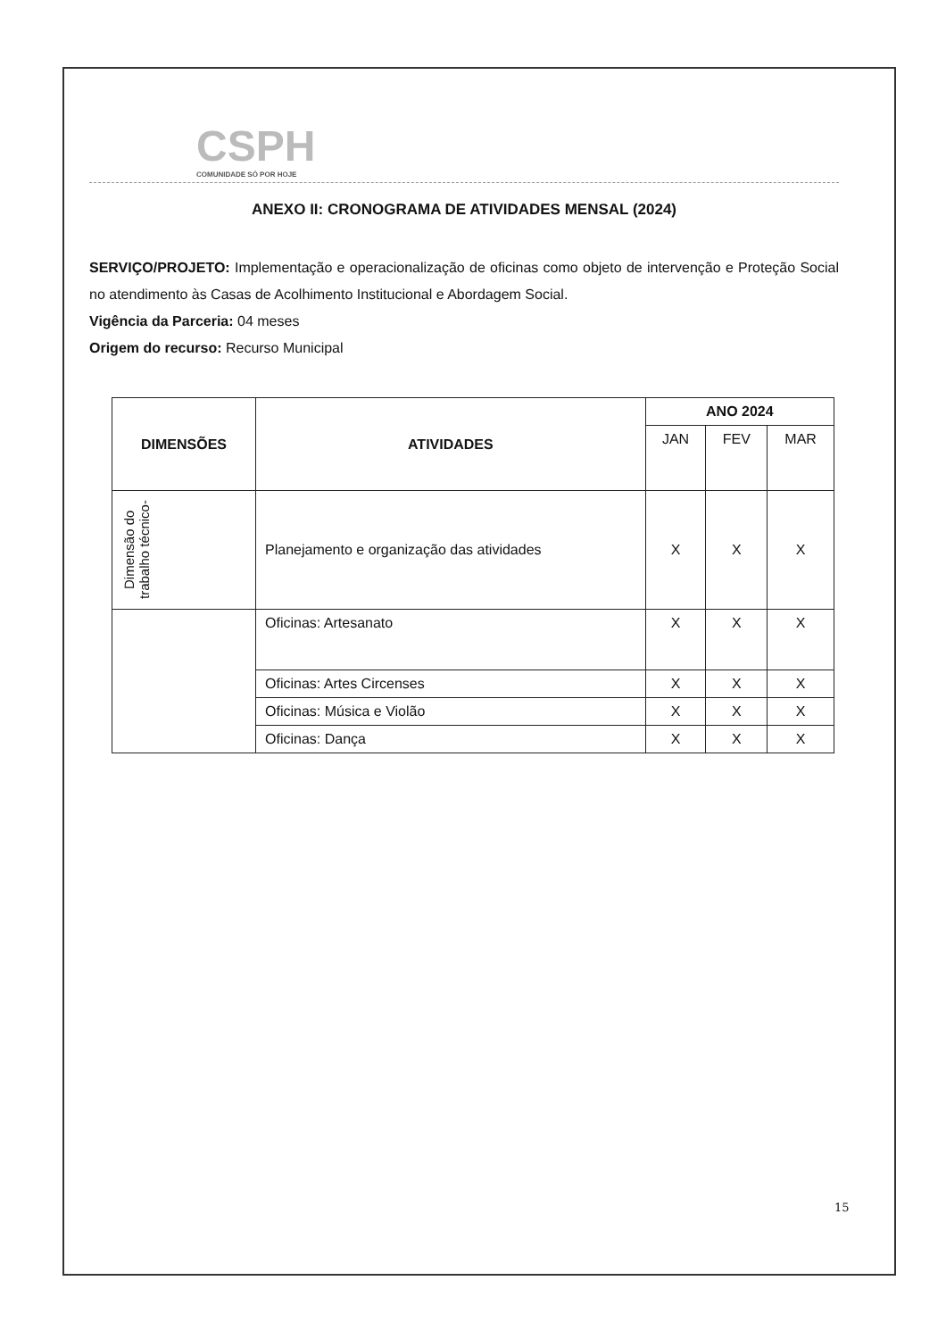CSPH
COMUNIDADE SÓ POR HOJE
ANEXO II: CRONOGRAMA DE ATIVIDADES MENSAL (2024)
SERVIÇO/PROJETO: Implementação e operacionalização de oficinas como objeto de intervenção e Proteção Social no atendimento às Casas de Acolhimento Institucional e Abordagem Social.
Vigência da Parceria: 04 meses
Origem do recurso: Recurso Municipal
| DIMENSÕES | ATIVIDADES | ANO 2024 | | |
| --- | --- | --- | --- | --- |
| | | JAN | FEV | MAR |
| Dimensão do trabalho técnico- | Planejamento e organização das atividades | X | X | X |
| | Oficinas: Artesanato | X | X | X |
| | Oficinas: Artes Circenses | X | X | X |
| | Oficinas: Música e Violão | X | X | X |
| | Oficinas: Dança | X | X | X |
15